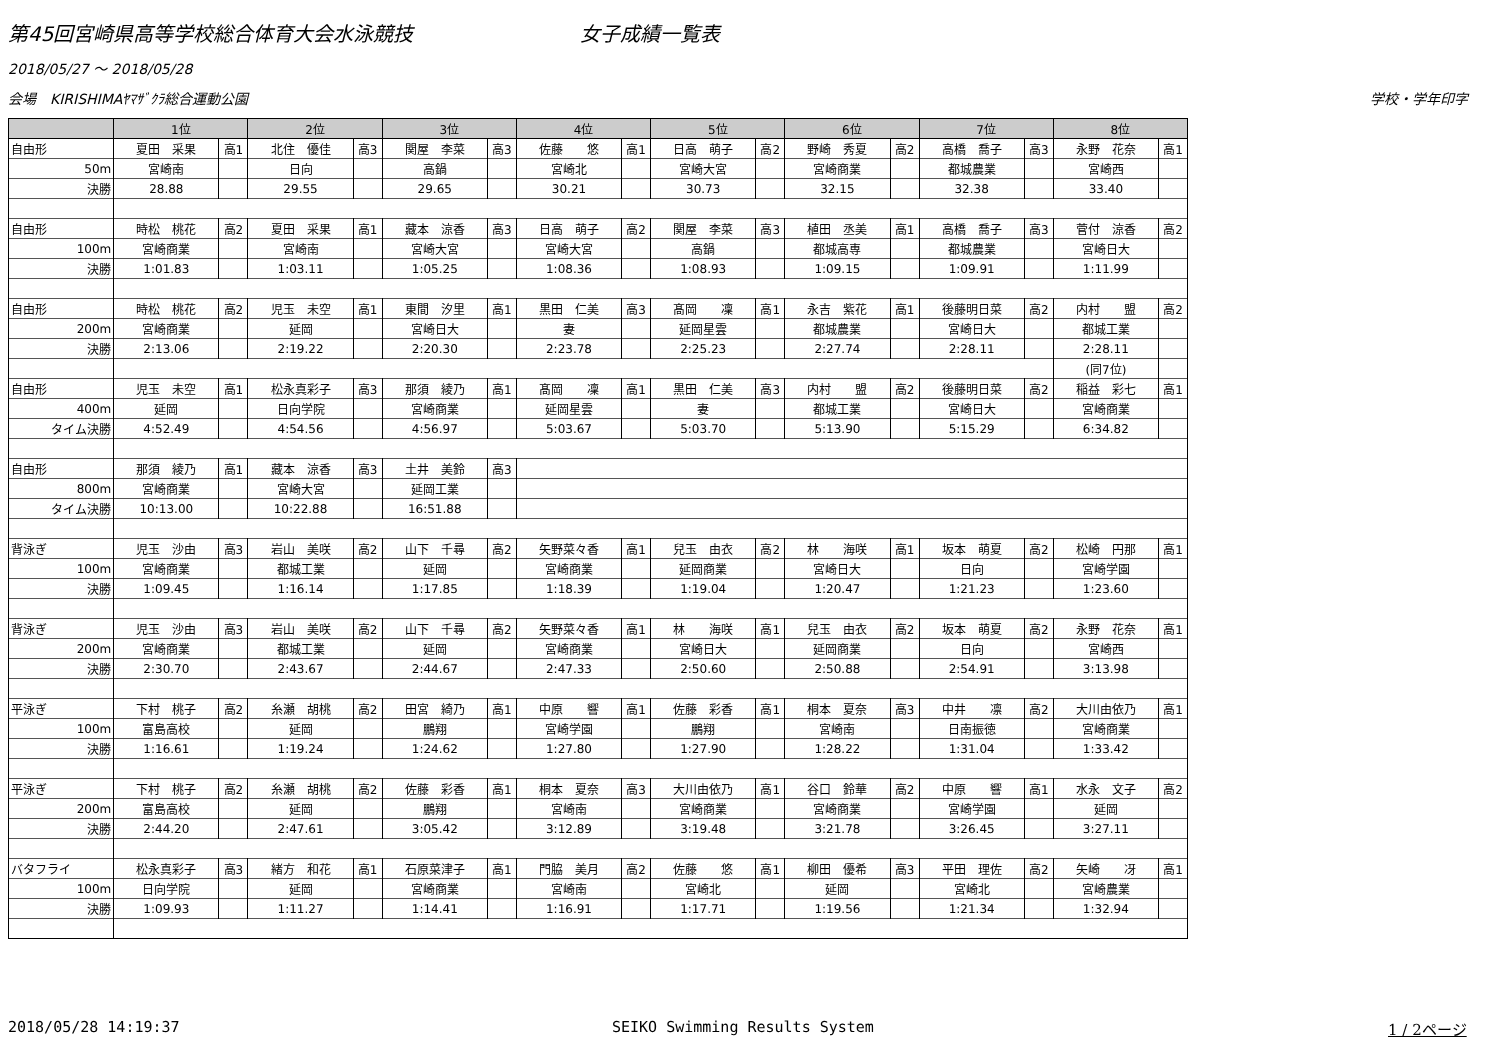第45回宮崎県高等学校総合体育大会水泳競技 女子成績一覧表
2018/05/27 ～ 2018/05/28
会場　KIRISHIMAﾔﾏｻﾞｸﾗ総合運動公園 学校・学年印字
| | 1位 | | 2位 | | 3位 | | 4位 | | 5位 | | 6位 | | 7位 | | 8位 | |
| --- | --- | --- | --- | --- | --- | --- | --- | --- | --- | --- | --- | --- | --- | --- | --- | --- |
| 自由形 | 夏田 采果 | 高1 | 北住 優佳 | 高3 | 関屋 李菜 | 高3 | 佐藤 悠 | 高1 | 日高 萌子 | 高2 | 野崎 秀夏 | 高2 | 高橋 喬子 | 高3 | 永野 花奈 | 高1 |
| 50m | 宮崎南 | | 日向 | | 高鍋 | | 宮崎北 | | 宮崎大宮 | | 宮崎商業 | | 都城農業 | | 宮崎西 | |
| 決勝 | 28.88 | | 29.55 | | 29.65 | | 30.21 | | 30.73 | | 32.15 | | 32.38 | | 33.40 | |
| 自由形 | 時松 桃花 | 高2 | 夏田 采果 | 高1 | 藏本 涼香 | 高3 | 日高 萌子 | 高2 | 関屋 李菜 | 高3 | 植田 丞美 | 高1 | 高橋 喬子 | 高3 | 菅付 涼香 | 高2 |
| 100m | 宮崎商業 | | 宮崎南 | | 宮崎大宮 | | 宮崎大宮 | | 高鍋 | | 都城高専 | | 都城農業 | | 宮崎日大 | |
| 決勝 | 1:01.83 | | 1:03.11 | | 1:05.25 | | 1:08.36 | | 1:08.93 | | 1:09.15 | | 1:09.91 | | 1:11.99 | |
| 自由形 | 時松 桃花 | 高2 | 児玉 未空 | 高1 | 東間 汐里 | 高1 | 黒田 仁美 | 高3 | 髙岡 凜 | 高1 | 永吉 紫花 | 高1 | 後藤明日菜 | 高2 | 内村 盟 | 高2 |
| 200m | 宮崎商業 | | 延岡 | | 宮崎日大 | | 妻 | | 延岡星雲 | | 都城農業 | | 宮崎日大 | | 都城工業 | |
| 決勝 | 2:13.06 | | 2:19.22 | | 2:20.30 | | 2:23.78 | | 2:25.23 | | 2:27.74 | | 2:28.11 | | 2:28.11 | |
| | | | | | | | | | | | | | | | (同7位) | |
| 自由形 | 児玉 未空 | 高1 | 松永真彩子 | 高3 | 那須 綾乃 | 高1 | 髙岡 凜 | 高1 | 黒田 仁美 | 高3 | 内村 盟 | 高2 | 後藤明日菜 | 高2 | 稲益 彩七 | 高1 |
| 400m | 延岡 | | 日向学院 | | 宮崎商業 | | 延岡星雲 | | 妻 | | 都城工業 | | 宮崎日大 | | 宮崎商業 | |
| タイム決勝 | 4:52.49 | | 4:54.56 | | 4:56.97 | | 5:03.67 | | 5:03.70 | | 5:13.90 | | 5:15.29 | | 6:34.82 | |
| 自由形 | 那須 綾乃 | 高1 | 藏本 涼香 | 高3 | 土井 美鈴 | 高3 | | | | | | | | | | |
| 800m | 宮崎商業 | | 宮崎大宮 | | 延岡工業 | | | | | | | | | | | |
| タイム決勝 | 10:13.00 | | 10:22.88 | | 16:51.88 | | | | | | | | | | | |
| 背泳ぎ | 児玉 沙由 | 高3 | 岩山 美咲 | 高2 | 山下 千尋 | 高2 | 矢野菜々香 | 高1 | 兒玉 由衣 | 高2 | 林 海咲 | 高1 | 坂本 萌夏 | 高2 | 松崎 円那 | 高1 |
| 100m | 宮崎商業 | | 都城工業 | | 延岡 | | 宮崎商業 | | 延岡商業 | | 宮崎日大 | | 日向 | | 宮崎学園 | |
| 決勝 | 1:09.45 | | 1:16.14 | | 1:17.85 | | 1:18.39 | | 1:19.04 | | 1:20.47 | | 1:21.23 | | 1:23.60 | |
| 背泳ぎ | 児玉 沙由 | 高3 | 岩山 美咲 | 高2 | 山下 千尋 | 高2 | 矢野菜々香 | 高1 | 林 海咲 | 高1 | 兒玉 由衣 | 高2 | 坂本 萌夏 | 高2 | 永野 花奈 | 高1 |
| 200m | 宮崎商業 | | 都城工業 | | 延岡 | | 宮崎商業 | | 宮崎日大 | | 延岡商業 | | 日向 | | 宮崎西 | |
| 決勝 | 2:30.70 | | 2:43.67 | | 2:44.67 | | 2:47.33 | | 2:50.60 | | 2:50.88 | | 2:54.91 | | 3:13.98 | |
| 平泳ぎ | 下村 桃子 | 高2 | 糸瀬 胡桃 | 高2 | 田宮 綺乃 | 高1 | 中原 響 | 高1 | 佐藤 彩香 | 高1 | 桐本 夏奈 | 高3 | 中井 凛 | 高2 | 大川由依乃 | 高1 |
| 100m | 富島高校 | | 延岡 | | 鵬翔 | | 宮崎学園 | | 鵬翔 | | 宮崎南 | | 日南振徳 | | 宮崎商業 | |
| 決勝 | 1:16.61 | | 1:19.24 | | 1:24.62 | | 1:27.80 | | 1:27.90 | | 1:28.22 | | 1:31.04 | | 1:33.42 | |
| 平泳ぎ | 下村 桃子 | 高2 | 糸瀬 胡桃 | 高2 | 佐藤 彩香 | 高1 | 桐本 夏奈 | 高3 | 大川由依乃 | 高1 | 谷口 鈴華 | 高2 | 中原 響 | 高1 | 水永 文子 | 高2 |
| 200m | 富島高校 | | 延岡 | | 鵬翔 | | 宮崎南 | | 宮崎商業 | | 宮崎商業 | | 宮崎学園 | | 延岡 | |
| 決勝 | 2:44.20 | | 2:47.61 | | 3:05.42 | | 3:12.89 | | 3:19.48 | | 3:21.78 | | 3:26.45 | | 3:27.11 | |
| バタフライ | 松永真彩子 | 高3 | 緒方 和花 | 高1 | 石原菜津子 | 高1 | 門脇 美月 | 高2 | 佐藤 悠 | 高1 | 柳田 優希 | 高3 | 平田 理佐 | 高2 | 矢崎 冴 | 高1 |
| 100m | 日向学院 | | 延岡 | | 宮崎商業 | | 宮崎南 | | 宮崎北 | | 延岡 | | 宮崎北 | | 宮崎農業 | |
| 決勝 | 1:09.93 | | 1:11.27 | | 1:14.41 | | 1:16.91 | | 1:17.71 | | 1:19.56 | | 1:21.34 | | 1:32.94 | |
2018/05/28 14:19:37 SEIKO Swimming Results System 1 / 2ページ